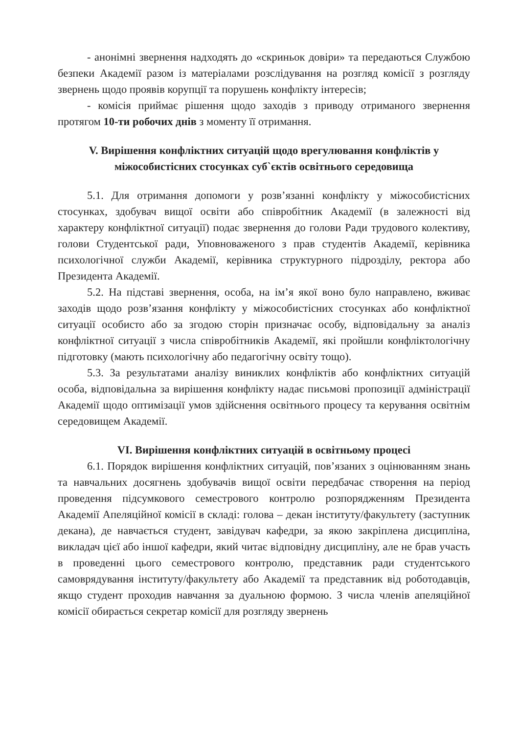- анонімні звернення надходять до «скриньок довіри» та передаються Службою безпеки Академії разом із матеріалами розслідування на розгляд комісії з розгляду звернень щодо проявів корупції та порушень конфлікту інтересів;
- комісія приймає рішення щодо заходів з приводу отриманого звернення протягом 10-ти робочих днів з моменту її отримання.
V. Вирішення конфліктних ситуацій щодо врегулювання конфліктів у міжособистісних стосунках суб`єктів освітнього середовища
5.1. Для отримання допомоги у розв’язанні конфлікту у міжособистісних стосунках, здобувач вищої освіти або співробітник Академії (в залежності від характеру конфліктної ситуації) подає звернення до голови Ради трудового колективу, голови Студентської ради, Уповноваженого з прав студентів Академії, керівника психологічної служби Академії, керівника структурного підрозділу, ректора або Президента Академії.
5.2. На підставі звернення, особа, на ім’я якої воно було направлено, вживає заходів щодо розв’язання конфлікту у міжособистісних стосунках або конфліктної ситуації особисто або за згодою сторін призначає особу, відповідальну за аналіз конфліктної ситуації з числа співробітників Академії, які пройшли конфліктологічну підготовку (мають психологічну або педагогічну освіту тощо).
5.3. За результатами аналізу виниклих конфліктів або конфліктних ситуацій особа, відповідальна за вирішення конфлікту надає письмові пропозиції адміністрації Академії щодо оптимізації умов здійснення освітнього процесу та керування освітнім середовищем Академії.
VI. Вирішення конфліктних ситуацій в освітньому процесі
6.1. Порядок вирішення конфліктних ситуацій, пов’язаних з оцінюванням знань та навчальних досягнень здобувачів вищої освіти передбачає створення на період проведення підсумкового семестрового контролю розпорядженням Президента Академії Апеляційної комісії в складі: голова – декан інституту/факультету (заступник декана), де навчається студент, завідувач кафедри, за якою закріплена дисципліна, викладач цієї або іншої кафедри, який читає відповідну дисципліну, але не брав участь в проведенні цього семестрового контролю, представник ради студентського самоврядування інституту/факультету або Академії та представник від роботодавців, якщо студент проходив навчання за дуальною формою. З числа членів апеляційної комісії обирається секретар комісії для розгляду звернень